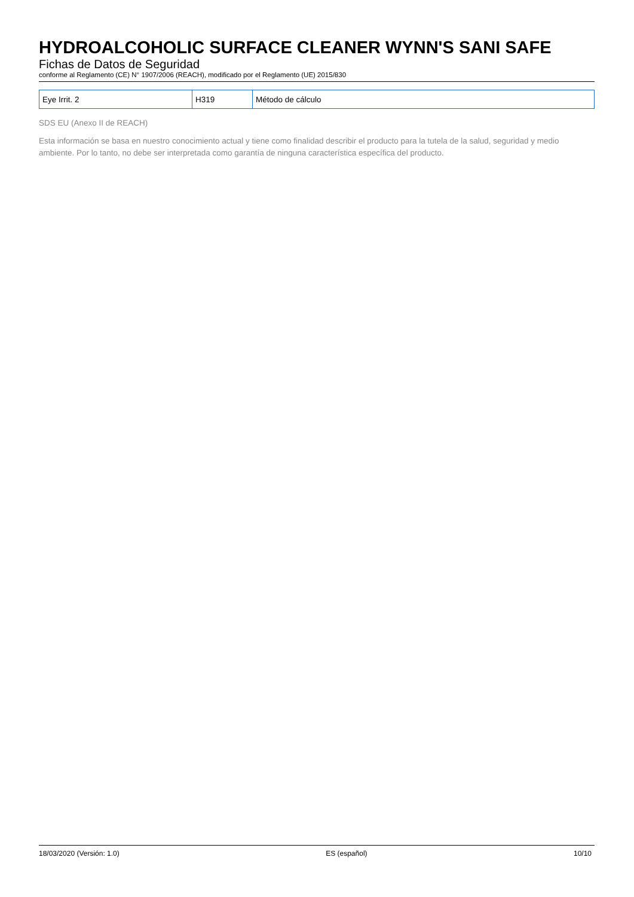HYDROALCOHOLIC SURFACE CLEANER WYNN'S SANI SAFE
Fichas de Datos de Seguridad
conforme al Reglamento (CE) N° 1907/2006 (REACH), modificado por el Reglamento (UE) 2015/830
| Eye Irrit. 2 | H319 | Método de cálculo |
SDS EU (Anexo II de REACH)
Esta información se basa en nuestro conocimiento actual y tiene como finalidad describir el producto para la tutela de la salud, seguridad y medio ambiente. Por lo tanto, no debe ser interpretada como garantía de ninguna característica específica del producto.
18/03/2020 (Versión: 1.0) ES (español) 10/10